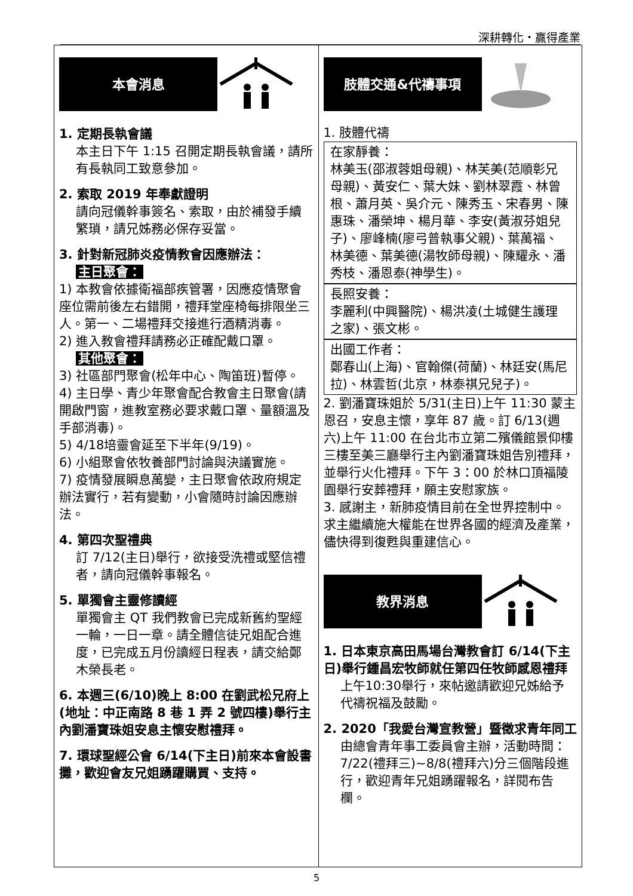深耕轉化・贏得產業
本會消息
1. 定期長執會議
本主日下午 1:15 召開定期長執會議，請所有長執同工致意參加。
2. 索取 2019 年奉獻證明
請向冠儀幹事簽名、索取，由於補發手續繁瑣，請兄姊務必保存妥當。
3. 針對新冠肺炎疫情教會因應辦法：
主日聚會：
1) 本教會依據衛福部疾管署，因應疫情聚會座位需前後左右錯開，禮拜堂座椅每排限坐三人。第一、二場禮拜交接進行酒精消毒。
2) 進入教會禮拜請務必正確配戴口罩。
其他聚會：
3) 社區部門聚會(松年中心、陶笛班)暫停。
4) 主日學、青少年聚會配合教會主日聚會(請開啟門窗，進教室務必要求戴口罩、量額溫及手部消毒)。
5) 4/18培靈會延至下半年(9/19)。
6) 小組聚會依牧養部門討論與決議實施。
7) 疫情發展瞬息萬變，主日聚會依政府規定辦法實行，若有變動，小會隨時討論因應辦法。
4. 第四次聖禮典
訂 7/12(主日)舉行，欲接受洗禮或堅信禮者，請向冠儀幹事報名。
5. 單獨會主靈修讀經
單獨會主 QT 我們教會已完成新舊約聖經一輪，一日一章。請全體信徒兄姐配合進度，已完成五月份讀經日程表，請交給鄭木榮長老。
6. 本週三(6/10)晚上 8:00 在劉武松兄府上(地址：中正南路 8 巷 1 弄 2 號四樓)舉行主內劉潘寶珠姐安息主懷安慰禮拜。
7. 環球聖經公會 6/14(下主日)前來本會設書攤，歡迎會友兄姐踴躍購買、支持。
肢體交通&代禱事項
1. 肢體代禱
在家靜養：
林美玉(邵淑蓉姐母親)、林芙美(范順彰兄母親)、黃安仁、葉大妹、劉林翠霞、林曾根、蕭月英、吳介元、陳秀玉、宋春男、陳惠珠、潘榮坤、楊月華、李安(黃淑芬姐兒子)、廖峰楠(廖弓普執事父親)、葉萬福、林美德、葉美德(湯牧師母親)、陳耀永、潘秀枝、潘恩泰(神學生)。
長照安養：
李麗利(中興醫院)、楊洪凌(土城健生護理之家)、張文彬。
出國工作者：
鄭春山(上海)、官翰傑(荷蘭)、林廷安(馬尼拉)、林雲哲(北京，林泰祺兄兒子)。
2. 劉潘寶珠姐於 5/31(主日)上午 11:30 蒙主恩召，安息主懷，享年 87 歲。訂 6/13(週六)上午 11:00 在台北市立第二殯儀館景仰樓三樓至美三廳舉行主內劉潘寶珠姐告別禮拜，並舉行火化禮拜。下午 3：00 於林口頂福陵園舉行安葬禮拜，願主安慰家族。
3. 感謝主，新肺疫情目前在全世界控制中。求主繼續施大權能在世界各國的經濟及產業，儘快得到復甦與重建信心。
教界消息
1. 日本東京高田馬場台灣教會訂 6/14(下主日)舉行鍾昌宏牧師就任第四任牧師感恩禮拜
上午10:30舉行，來帖邀請歡迎兄姊給予代禱祝福及鼓勵。
2. 2020「我愛台灣宣教營」暨徵求青年同工
由總會青年事工委員會主辦，活動時間：7/22(禮拜三)~8/8(禮拜六)分三個階段進行，歡迎青年兄姐踴躍報名，詳閱布告欄。
5